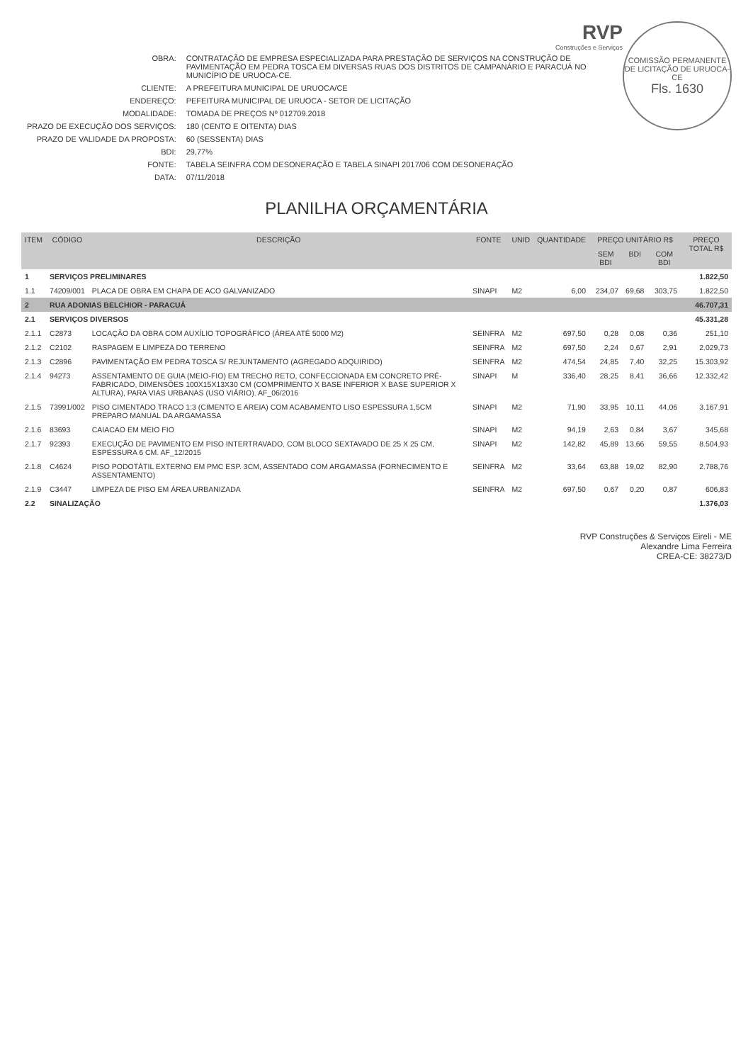COMISSÃO PERMANENTE DE LICITAÇÃO DE URUOCA-CE
Fls. 1630
RVP
Construções e Serviços
| OBRA: | CONTRATAÇÃO DE EMPRESA ESPECIALIZADA PARA PRESTAÇÃO DE SERVIÇOS NA CONSTRUÇÃO DE PAVIMENTAÇÃO EM PEDRA TOSCA EM DIVERSAS RUAS DOS DISTRITOS DE CAMPANÁRIO E PARACUÁ NO MUNICÍPIO DE URUOCA-CE. |
| CLIENTE: | A PREFEITURA MUNICIPAL DE URUOCA/CE |
| ENDEREÇO: | PEFEITURA MUNICIPAL DE URUOCA - SETOR DE LICITAÇÃO |
| MODALIDADE: | TOMADA DE PREÇOS Nº 012709.2018 |
| PRAZO DE EXECUÇÃO DOS SERVIÇOS: | 180 (CENTO E OITENTA) DIAS |
| PRAZO DE VALIDADE DA PROPOSTA: | 60 (SESSENTA) DIAS |
| BDI: | 29,77% |
| FONTE: | TABELA SEINFRA COM DESONERAÇÃO E TABELA SINAPI 2017/06 COM DESONERAÇÃO |
| DATA: | 07/11/2018 |
PLANILHA ORÇAMENTÁRIA
| ITEM | CÓDIGO | DESCRIÇÃO | FONTE | UNID | QUANTIDADE | PREÇO UNITÁRIO R$ | | | PREÇO TOTAL R$ |
| --- | --- | --- | --- | --- | --- | --- | --- | --- | --- |
| | | | | | | SEM BDI | BDI | COM BDI | |
| 1 | SERVIÇOS PRELIMINARES | | | | | | | | 1.822,50 |
| 1.1 | 74209/001 | PLACA DE OBRA EM CHAPA DE ACO GALVANIZADO | SINAPI | M2 | 6,00 | 234,07 | 69,68 | 303,75 | 1.822,50 |
| 2 | RUA ADONIAS BELCHIOR - PARACUÁ | | | | | | | | 46.707,31 |
| 2.1 | SERVIÇOS DIVERSOS | | | | | | | | 45.331,28 |
| 2.1.1 | C2873 | LOCAÇÃO DA OBRA COM AUXÍLIO TOPOGRÁFICO (ÁREA ATÉ 5000 M2) | SEINFRA | M2 | 697,50 | 0,28 | 0,08 | 0,36 | 251,10 |
| 2.1.2 | C2102 | RASPAGEM E LIMPEZA DO TERRENO | SEINFRA | M2 | 697,50 | 2,24 | 0,67 | 2,91 | 2.029,73 |
| 2.1.3 | C2896 | PAVIMENTAÇÃO EM PEDRA TOSCA S/ REJUNTAMENTO (AGREGADO ADQUIRIDO) | SEINFRA | M2 | 474,54 | 24,85 | 7,40 | 32,25 | 15.303,92 |
| 2.1.4 | 94273 | ASSENTAMENTO DE GUIA (MEIO-FIO) EM TRECHO RETO, CONFECCIONADA EM CONCRETO PRÉ-FABRICADO, DIMENSÕES 100X15X13X30 CM (COMPRIMENTO X BASE INFERIOR X BASE SUPERIOR X ALTURA), PARA VIAS URBANAS (USO VIÁRIO). AF_06/2016 | SINAPI | M | 336,40 | 28,25 | 8,41 | 36,66 | 12.332,42 |
| 2.1.5 | 73991/002 | PISO CIMENTADO TRACO 1:3 (CIMENTO E AREIA) COM ACABAMENTO LISO ESPESSURA 1,5CM PREPARO MANUAL DA ARGAMASSA | SINAPI | M2 | 71,90 | 33,95 | 10,11 | 44,06 | 3.167,91 |
| 2.1.6 | 83693 | CAIACAO EM MEIO FIO | SINAPI | M2 | 94,19 | 2,63 | 0,84 | 3,67 | 345,68 |
| 2.1.7 | 92393 | EXECUÇÃO DE PAVIMENTO EM PISO INTERTRAVADO, COM BLOCO SEXTAVADO DE 25 X 25 CM, ESPESSURA 6 CM. AF_12/2015 | SINAPI | M2 | 142,82 | 45,89 | 13,66 | 59,55 | 8.504,93 |
| 2.1.8 | C4624 | PISO PODOTÁTIL EXTERNO EM PMC ESP. 3CM, ASSENTADO COM ARGAMASSA (FORNECIMENTO E ASSENTAMENTO) | SEINFRA | M2 | 33,64 | 63,88 | 19,02 | 82,90 | 2.788,76 |
| 2.1.9 | C3447 | LIMPEZA DE PISO EM ÁREA URBANIZADA | SEINFRA | M2 | 697,50 | 0,67 | 0,20 | 0,87 | 606,83 |
| 2.2 | SINALIZAÇÃO | | | | | | | | 1.376,03 |
RVP Construções & Serviços Eireli - ME
Alexandre Lima Ferreira
CREA-CE: 38273/D